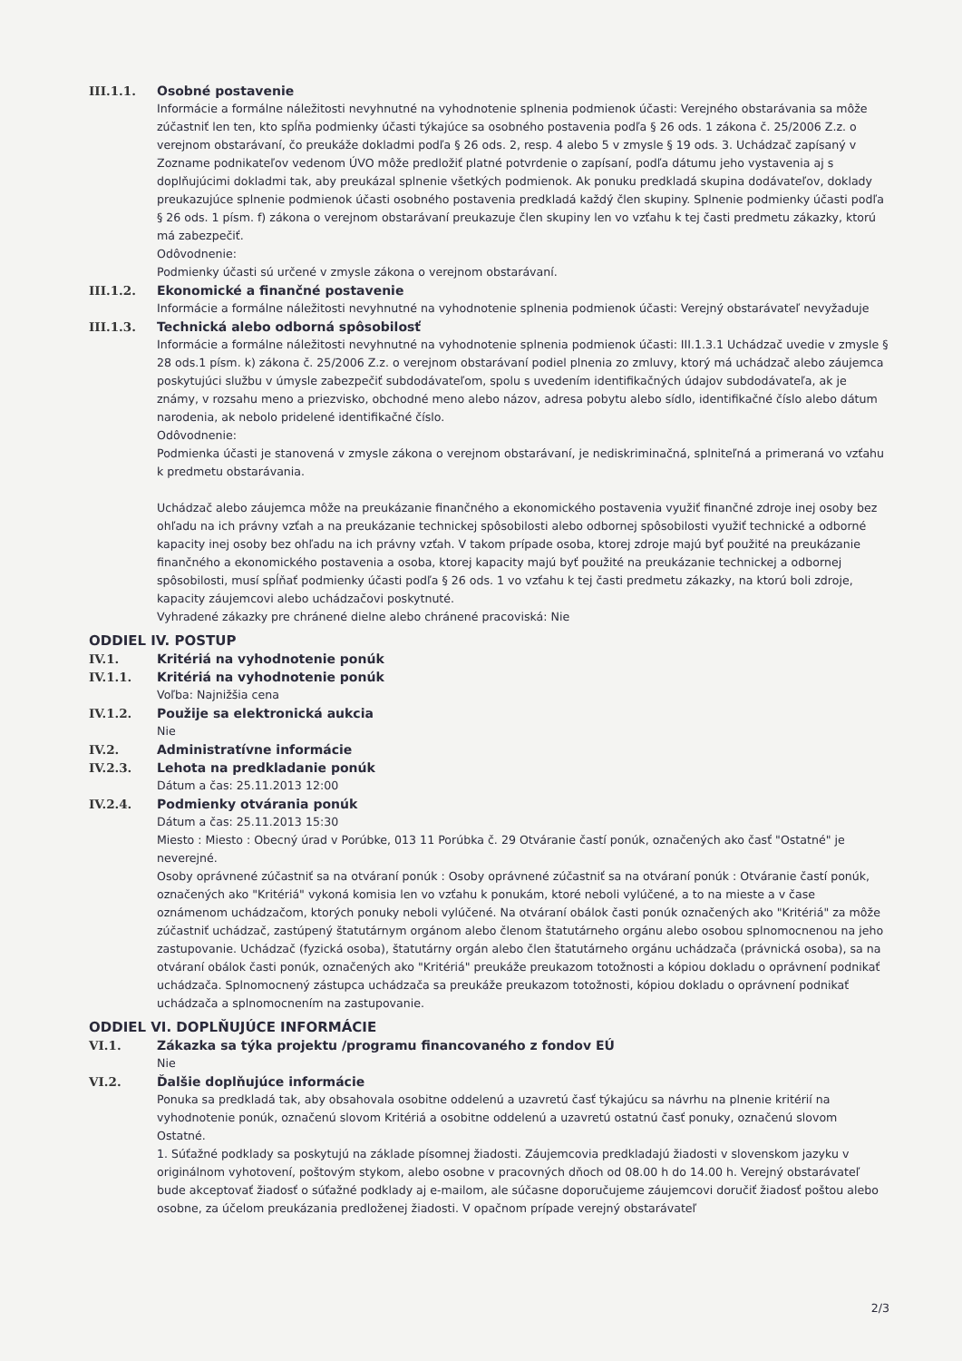III.1.1. Osobné postavenie
Informácie a formálne náležitosti nevyhnutné na vyhodnotenie splnenia podmienok účasti: Verejného obstarávania sa môže zúčastniť len ten, kto spĺňa podmienky účasti týkajúce sa osobného postavenia podľa § 26 ods. 1 zákona č. 25/2006 Z.z. o verejnom obstarávaní, čo preukáže dokladmi podľa § 26 ods. 2, resp. 4 alebo 5 v zmysle § 19 ods. 3. Uchádzač zapísaný v Zozname podnikateľov vedenom ÚVO môže predložiť platné potvrdenie o zapísaní, podľa dátumu jeho vystavenia aj s doplňujúcimi dokladmi tak, aby preukázal splnenie všetkých podmienok. Ak ponuku predkladá skupina dodávateľov, doklady preukazujúce splnenie podmienok účasti osobného postavenia predkladá každý člen skupiny. Splnenie podmienky účasti podľa § 26 ods. 1 písm. f) zákona o verejnom obstarávaní preukazuje člen skupiny len vo vzťahu k tej časti predmetu zákazky, ktorú má zabezpečiť.
Odôvodnenie:
Podmienky účasti sú určené v zmysle zákona o verejnom obstarávaní.
III.1.2. Ekonomické a finančné postavenie
Informácie a formálne náležitosti nevyhnutné na vyhodnotenie splnenia podmienok účasti: Verejný obstarávateľ nevyžaduje
III.1.3. Technická alebo odborná spôsobilosť
Informácie a formálne náležitosti nevyhnutné na vyhodnotenie splnenia podmienok účasti: III.1.3.1 Uchádzač uvedie v zmysle § 28 ods.1 písm. k) zákona č. 25/2006 Z.z. o verejnom obstarávaní podiel plnenia zo zmluvy, ktorý má uchádzač alebo záujemca poskytujúci službu v úmysle zabezpečiť subdodávateľom, spolu s uvedením identifikačných údajov subdodávateľa, ak je známy, v rozsahu meno a priezvisko, obchodné meno alebo názov, adresa pobytu alebo sídlo, identifikačné číslo alebo dátum narodenia, ak nebolo pridelené identifikačné číslo.
Odôvodnenie:
Podmienka účasti je stanovená v zmysle zákona o verejnom obstarávaní, je nediskriminačná, splniteľná a primeraná vo vzťahu k predmetu obstarávania.
Uchádzač alebo záujemca môže na preukázanie finančného a ekonomického postavenia využiť finančné zdroje inej osoby bez ohľadu na ich právny vzťah a na preukázanie technickej spôsobilosti alebo odbornej spôsobilosti využiť technické a odborné kapacity inej osoby bez ohľadu na ich právny vzťah. V takom prípade osoba, ktorej zdroje majú byť použité na preukázanie finančného a ekonomického postavenia a osoba, ktorej kapacity majú byť použité na preukázanie technickej a odbornej spôsobilosti, musí spĺňať podmienky účasti podľa § 26 ods. 1 vo vzťahu k tej časti predmetu zákazky, na ktorú boli zdroje, kapacity záujemcovi alebo uchádzačovi poskytnuté.
Vyhradené zákazky pre chránené dielne alebo chránené pracoviská: Nie
ODDIEL IV. POSTUP
IV.1. Kritériá na vyhodnotenie ponúk
IV.1.1. Kritériá na vyhodnotenie ponúk
Voľba: Najnižšia cena
IV.1.2. Použije sa elektronická aukcia
Nie
IV.2. Administratívne informácie
IV.2.3. Lehota na predkladanie ponúk
Dátum a čas: 25.11.2013 12:00
IV.2.4. Podmienky otvárania ponúk
Dátum a čas: 25.11.2013 15:30
Miesto : Miesto : Obecný úrad v Porúbke, 013 11 Porúbka č. 29 Otváranie častí ponúk, označených ako časť "Ostatné" je neverejné.
Osoby oprávnené zúčastniť sa na otváraní ponúk : Osoby oprávnené zúčastniť sa na otváraní ponúk : Otváranie častí ponúk, označených ako "Kritériá" vykoná komisia len vo vzťahu k ponukám, ktoré neboli vylúčené, a to na mieste a v čase oznámenom uchádzačom, ktorých ponuky neboli vylúčené. Na otváraní obálok časti ponúk označených ako "Kritériá" za môže zúčastniť uchádzač, zastúpený štatutárnym orgánom alebo členom štatutárneho orgánu alebo osobou splnomocnenou na jeho zastupovanie. Uchádzač (fyzická osoba), štatutárny orgán alebo člen štatutárneho orgánu uchádzača (právnická osoba), sa na otváraní obálok časti ponúk, označených ako "Kritériá" preukáže preukazom totožnosti a kópiou dokladu o oprávnení podnikať uchádzača. Splnomocnený zástupca uchádzača sa preukáže preukazom totožnosti, kópiou dokladu o oprávnení podnikať uchádzača a splnomocnením na zastupovanie.
ODDIEL VI. DOPLŇUJÚCE INFORMÁCIE
VI.1. Zákazka sa týka projektu /programu financovaného z fondov EÚ
Nie
VI.2. Ďalšie doplňujúce informácie
Ponuka sa predkladá tak, aby obsahovala osobitne oddelenú a uzavretú časť týkajúcu sa návrhu na plnenie kritérií na vyhodnotenie ponúk, označenú slovom Kritériá a osobitne oddelenú a uzavretú ostatnú časť ponuky, označenú slovom Ostatné.
1. Súťažné podklady sa poskytujú na základe písomnej žiadosti. Záujemcovia predkladajú žiadosti v slovenskom jazyku v originálnom vyhotovení, poštovým stykom, alebo osobne v pracovných dňoch od 08.00 h do 14.00 h. Verejný obstarávateľ bude akceptovať žiadosť o súťažné podklady aj e-mailom, ale súčasne doporučujeme záujemcovi doručiť žiadosť poštou alebo osobne, za účelom preukázania predloženej žiadosti. V opačnom prípade verejný obstarávateľ
2/3